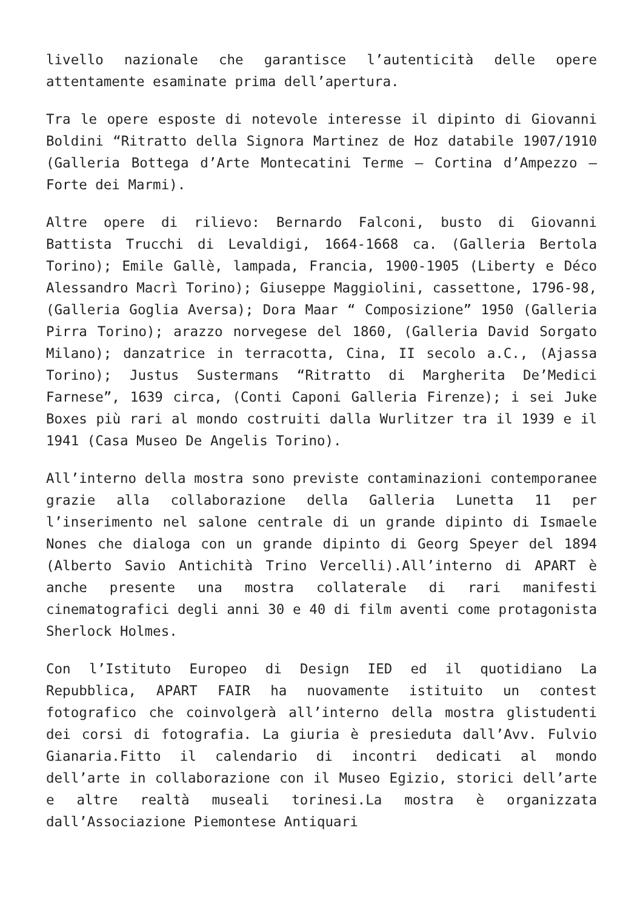livello nazionale che garantisce l’autenticità delle opere attentamente esaminate prima dell’apertura.
Tra le opere esposte di notevole interesse il dipinto di Giovanni Boldini “Ritratto della Signora Martinez de Hoz databile 1907/1910 (Galleria Bottega d’Arte Montecatini Terme – Cortina d’Ampezzo – Forte dei Marmi).
Altre opere di rilievo: Bernardo Falconi, busto di Giovanni Battista Trucchi di Levaldigi, 1664-1668 ca. (Galleria Bertola Torino); Emile Gallè, lampada, Francia, 1900-1905 (Liberty e Déco Alessandro Macrì Torino); Giuseppe Maggiolini, cassettone, 1796-98, (Galleria Goglia Aversa); Dora Maar “ Composizione” 1950 (Galleria Pirra Torino); arazzo norvegese del 1860, (Galleria David Sorgato Milano); danzatrice in terracotta, Cina, II secolo a.C., (Ajassa Torino); Justus Sustermans “Ritratto di Margherita De’Medici Farnese”, 1639 circa, (Conti Caponi Galleria Firenze); i sei Juke Boxes più rari al mondo costruiti dalla Wurlitzer tra il 1939 e il 1941 (Casa Museo De Angelis Torino).
All’interno della mostra sono previste contaminazioni contemporanee grazie alla collaborazione della Galleria Lunetta 11 per l’inserimento nel salone centrale di un grande dipinto di Ismaele Nones che dialoga con un grande dipinto di Georg Speyer del 1894 (Alberto Savio Antichità Trino Vercelli).All’interno di APART è anche presente una mostra collaterale di rari manifesti cinematografici degli anni 30 e 40 di film aventi come protagonista Sherlock Holmes.
Con l’Istituto Europeo di Design IED ed il quotidiano La Repubblica, APART FAIR ha nuovamente istituito un contest fotografico che coinvolgerà all’interno della mostra glistudenti dei corsi di fotografia. La giuria è presieduta dall’Avv. Fulvio Gianaria.Fitto il calendario di incontri dedicati al mondo dell’arte in collaborazione con il Museo Egizio, storici dell’arte e altre realtà museali torinesi.La mostra è organizzata dall’Associazione Piemontese Antiquari